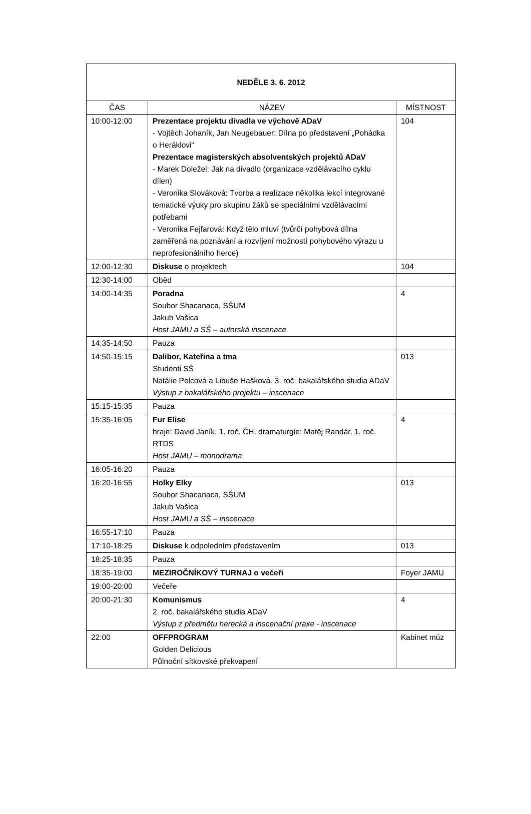| NEDĚLE 3. 6. 2012 | | |
| --- | --- | --- |
| ČAS | NÁZEV | MÍSTNOST |
| 10:00-12:00 | Prezentace projektu divadla ve výchově ADaV - Vojtěch Johaník, Jan Neugebauer: Dílna po představení „Pohádka o Heráklovi“ Prezentace magisterských absolventských projektů ADaV - Marek Doležel: Jak na divadlo (organizace vzdělávacího cyklu dílen) - Veronika Slováková: Tvorba a realizace několika lekcí integrované tematické výuky pro skupinu žáků se speciálními vzdělávacími potřebami - Veronika Fejfarová: Když tělo mluví (tvůrčí pohybová dílna zaměřená na poznávání a rozvíjení možností pohybového výrazu u neprofesionálního herce) | 104 |
| 12:00-12:30 | Diskuse o projektech | 104 |
| 12:30-14:00 | Oběd | |
| 14:00-14:35 | Poradna Soubor Shacanaca, SŠUM Jakub Vašica Host JAMU a SŠ – autorská inscenace | 4 |
| 14:35-14:50 | Pauza | |
| 14:50-15:15 | Dalibor, Kateřina a tma Studenti SŠ Natálie Pelcová a Libuše Hašková. 3. roč. bakalářského studia ADaV Výstup z bakalářského projektu – inscenace | 013 |
| 15:15-15:35 | Pauza | |
| 15:35-16:05 | Fur Elise hraje: David Janík, 1. roč. ČH, dramaturgie: Matěj Randár, 1. roč. RTDS Host JAMU – monodrama | 4 |
| 16:05-16:20 | Pauza | |
| 16:20-16:55 | Holky Elky Soubor Shacanaca, SŠUM Jakub Vašica Host JAMU a SŠ – inscenace | 013 |
| 16:55-17:10 | Pauza | |
| 17:10-18:25 | Diskuse k odpoledním představením | 013 |
| 18:25-18:35 | Pauza | |
| 18:35-19:00 | MEZIROČNÍKOVÝ TURNAJ o večeři | Foyer JAMU |
| 19:00-20:00 | Večeře | |
| 20:00-21:30 | Komunismus 2. roč. bakalářského studia ADaV Výstup z předmětu herecká a inscenační praxe - inscenace | 4 |
| 22:00 | OFFPROGRAM Golden Delicious Půlnoční sítkovské překvapení | Kabinet múz |